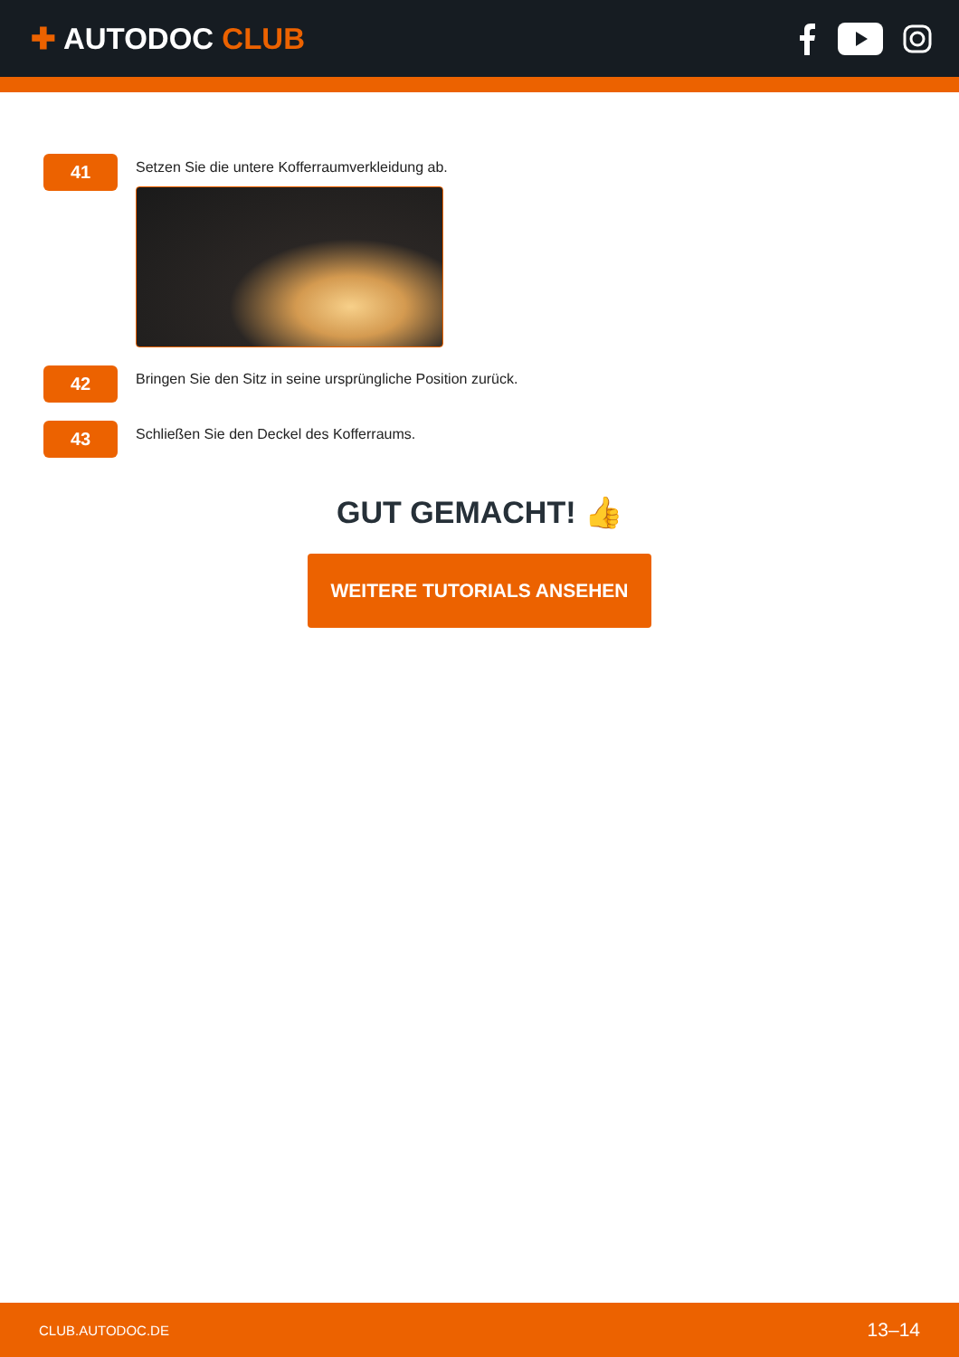✚ AUTODOC CLUB
41
Setzen Sie die untere Kofferraumverkleidung ab.
42
Bringen Sie den Sitz in seine ursprüngliche Position zurück.
43
Schließen Sie den Deckel des Kofferraums.
GUT GEMACHT! 👍
WEITERE TUTORIALS ANSEHEN
CLUB.AUTODOC.DE 13–14